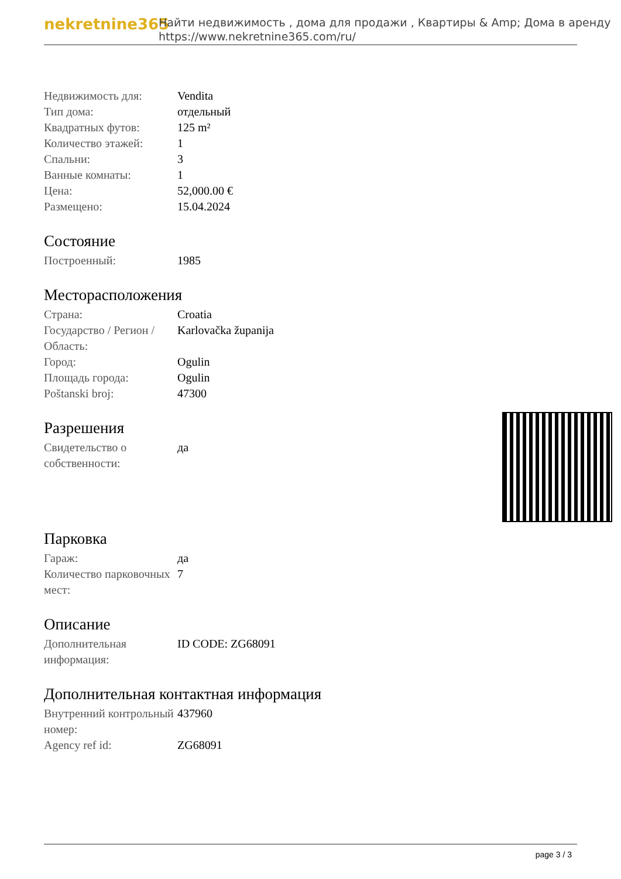nekretnine365
Найти недвижимость , дома для продажи , Квартиры & Amp; Дома в аренду
https://www.nekretnine365.com/ru/
| Недвижимость для: | Vendita |
| Тип дома: | отдельный |
| Квадратных футов: | 125 m² |
| Количество этажей: | 1 |
| Спальни: | 3 |
| Ванные комнаты: | 1 |
| Цена: | 52,000.00 € |
| Размещено: | 15.04.2024 |
Состояние
| Построенный: | 1985 |
Месторасположения
| Страна: | Croatia |
| Государство / Регион / Область: | Karlovačka županija |
| Город: | Ogulin |
| Площадь города: | Ogulin |
| Poštanski broj: | 47300 |
Разрешения
| Свидетельство о собственности: | да |
Парковка
| Гараж: | да |
| Количество парковочных мест: | 7 |
Описание
| Дополнительная информация: | ID CODE: ZG68091 |
Дополнительная контактная информация
| Внутренний контрольный номер: | 437960 |
| Agency ref id: | ZG68091 |
page 3 / 3